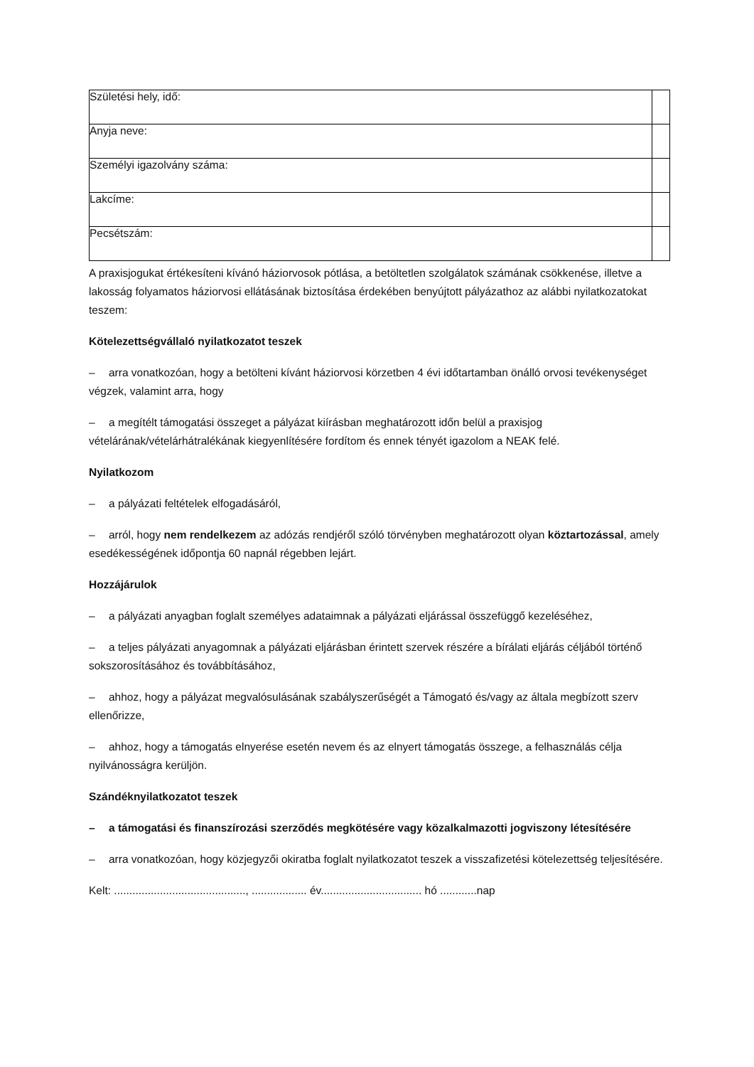| Születési hely, idő: | |
| Anyja neve: | |
| Személyi igazolvány száma: | |
| Lakcíme: | |
| Pecsétszám: | |
A praxisjogukat értékesíteni kívánó háziorvosok pótlása, a betöltetlen szolgálatok számának csökkenése, illetve a lakosság folyamatos háziorvosi ellátásának biztosítása érdekében benyújtott pályázathoz az alábbi nyilatkozatokat teszem:
Kötelezettségvállaló nyilatkozatot teszek
– arra vonatkozóan, hogy a betölteni kívánt háziorvosi körzetben 4 évi időtartamban önálló orvosi tevékenységet végzek, valamint arra, hogy
– a megítélt támogatási összeget a pályázat kiírásban meghatározott időn belül a praxisjog vételárának/vételárhátralékának kiegyenlítésére fordítom és ennek tényét igazolom a NEAK felé.
Nyilatkozom
– a pályázati feltételek elfogadásáról,
– arról, hogy nem rendelkezem az adózás rendjéről szóló törvényben meghatározott olyan köztartozással, amely esedékességének időpontja 60 napnál régebben lejárt.
Hozzájárulok
– a pályázati anyagban foglalt személyes adataimnak a pályázati eljárással összefüggő kezeléséhez,
– a teljes pályázati anyagomnak a pályázati eljárásban érintett szervek részére a bírálati eljárás céljából történő sokszorosításához és továbbításához,
– ahhoz, hogy a pályázat megvalósulásának szabályszerűségét a Támogató és/vagy az általa megbízott szerv ellenőrizze,
– ahhoz, hogy a támogatás elnyerése esetén nevem és az elnyert támogatás összege, a felhasználás célja nyilvánosságra kerüljön.
Szándéknyilatkozatot teszek
– a támogatási és finanszírozási szerződés megkötésére vagy közalkalmazotti jogviszony létesítésére
– arra vonatkozóan, hogy közjegyzői okiratba foglalt nyilatkozatot teszek a visszafizetési kötelezettség teljesítésére.
Kelt: ..........................................., .................. év................................. hó ............nap